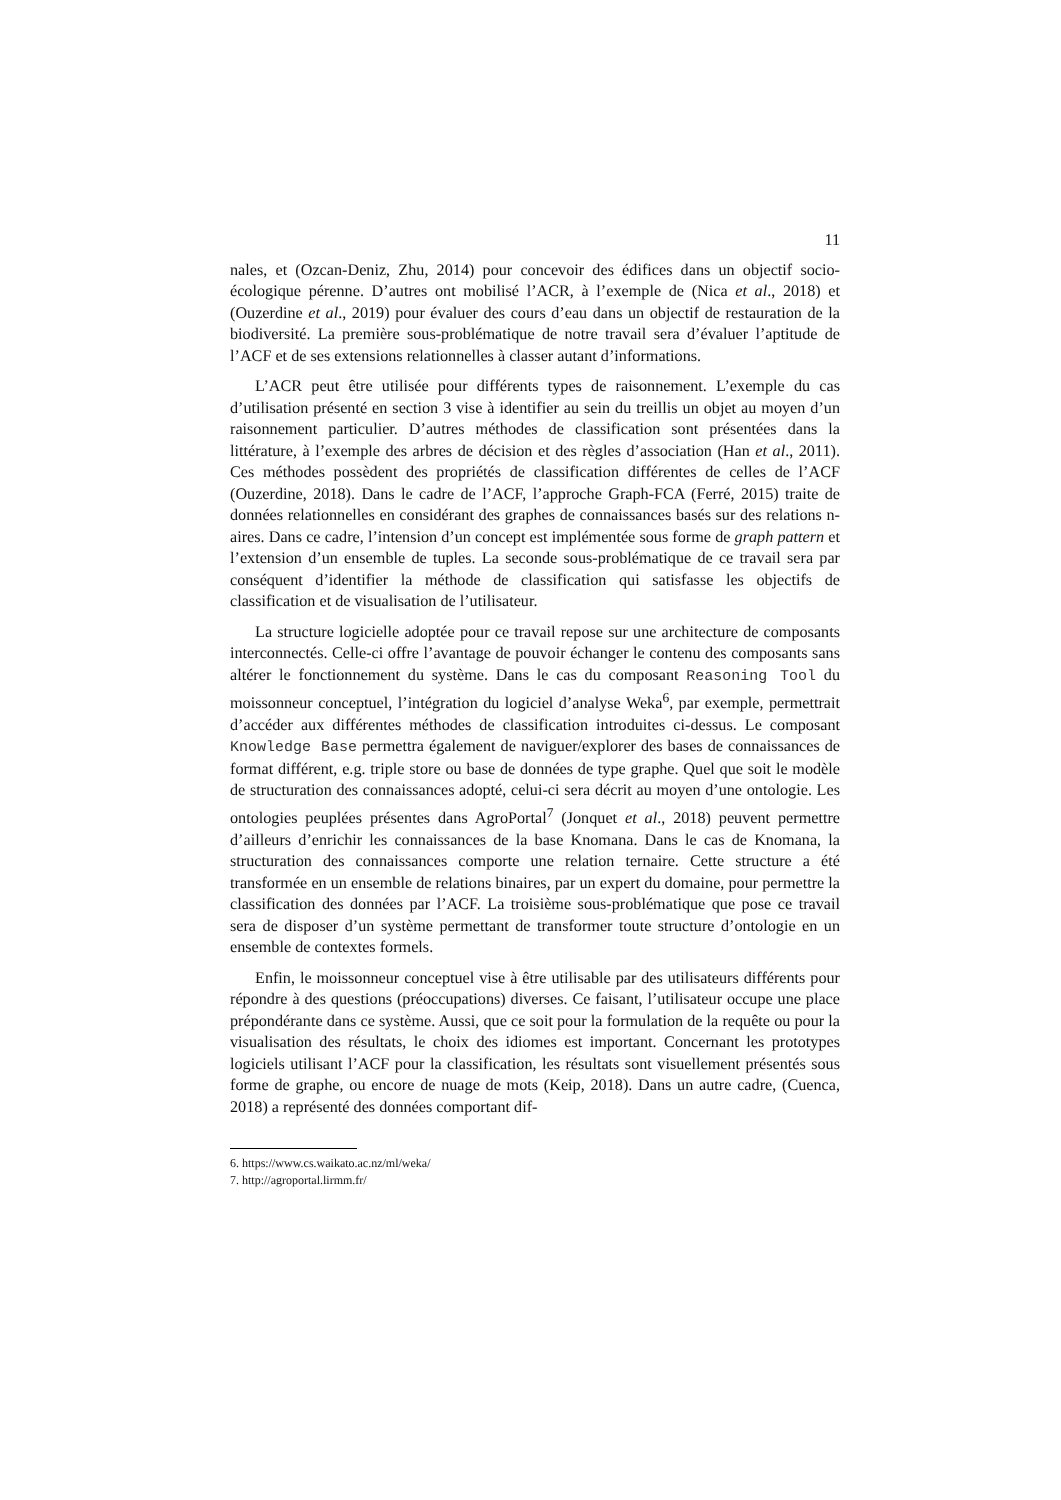11
nales, et (Ozcan-Deniz, Zhu, 2014) pour concevoir des édifices dans un objectif socio-écologique pérenne. D’autres ont mobilisé l’ACR, à l’exemple de (Nica et al., 2018) et (Ouzerdine et al., 2019) pour évaluer des cours d’eau dans un objectif de restauration de la biodiversité. La première sous-problématique de notre travail sera d’évaluer l’aptitude de l’ACF et de ses extensions relationnelles à classer autant d’informations.
L’ACR peut être utilisée pour différents types de raisonnement. L’exemple du cas d’utilisation présenté en section 3 vise à identifier au sein du treillis un objet au moyen d’un raisonnement particulier. D’autres méthodes de classification sont présentées dans la littérature, à l’exemple des arbres de décision et des règles d’association (Han et al., 2011). Ces méthodes possèdent des propriétés de classification différentes de celles de l’ACF (Ouzerdine, 2018). Dans le cadre de l’ACF, l’approche Graph-FCA (Ferré, 2015) traite de données relationnelles en considérant des graphes de connaissances basés sur des relations n-aires. Dans ce cadre, l’intension d’un concept est implémentée sous forme de graph pattern et l’extension d’un ensemble de tuples. La seconde sous-problématique de ce travail sera par conséquent d’identifier la méthode de classification qui satisfasse les objectifs de classification et de visualisation de l’utilisateur.
La structure logicielle adoptée pour ce travail repose sur une architecture de composants interconnectés. Celle-ci offre l’avantage de pouvoir échanger le contenu des composants sans altérer le fonctionnement du système. Dans le cas du composant Reasoning Tool du moissonneur conceptuel, l’intégration du logiciel d’analyse Weka<sup>6</sup>, par exemple, permettrait d’accéder aux différentes méthodes de classification introduites ci-dessus. Le composant Knowledge Base permettra également de naviguer/explorer des bases de connaissances de format différent, e.g. triple store ou base de données de type graphe. Quel que soit le modèle de structuration des connaissances adopté, celui-ci sera décrit au moyen d’une ontologie. Les ontologies peuplées présentes dans AgroPortal<sup>7</sup> (Jonquet et al., 2018) peuvent permettre d’ailleurs d’enrichir les connaissances de la base Knomana. Dans le cas de Knomana, la structuration des connaissances comporte une relation ternaire. Cette structure a été transformée en un ensemble de relations binaires, par un expert du domaine, pour permettre la classification des données par l’ACF. La troisième sous-problématique que pose ce travail sera de disposer d’un système permettant de transformer toute structure d’ontologie en un ensemble de contextes formels.
Enfin, le moissonneur conceptuel vise à être utilisable par des utilisateurs différents pour répondre à des questions (préoccupations) diverses. Ce faisant, l’utilisateur occupe une place prépondérante dans ce système. Aussi, que ce soit pour la formulation de la requête ou pour la visualisation des résultats, le choix des idiomes est important. Concernant les prototypes logiciels utilisant l’ACF pour la classification, les résultats sont visuellement présentés sous forme de graphe, ou encore de nuage de mots (Keip, 2018). Dans un autre cadre, (Cuenca, 2018) a représenté des données comportant dif-
6. https://www.cs.waikato.ac.nz/ml/weka/
7. http://agroportal.lirmm.fr/